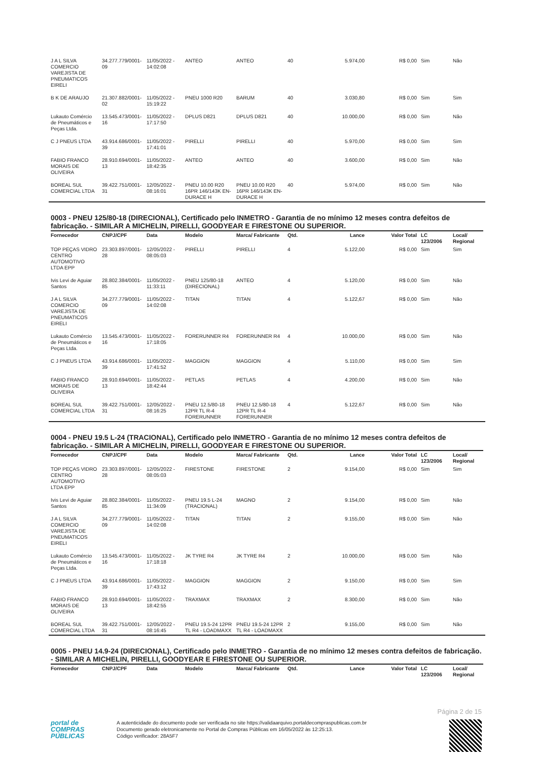| J A L SILVA COMERCIO VAREJISTA DE PNEUMATICOS EIRELI | 34.277.779/0001-09 | 11/05/2022 - 14:02:08 | ANTEO | ANTEO | 40 | 5.974,00 | R$ 0,00 | Sim | Não |
| B K DE ARAUJO | 21.307.882/0001-02 | 11/05/2022 - 15:19:22 | PNEU 1000 R20 | BARUM | 40 | 3.030,80 | R$ 0,00 | Sim | Sim |
| Lukauto Comércio de Pneumáticos e Peças Ltda. | 13.545.473/0001-16 | 11/05/2022 - 17:17:50 | DPLUS D821 | DPLUS D821 | 40 | 10.000,00 | R$ 0,00 | Sim | Não |
| C J PNEUS LTDA | 43.914.686/0001-39 | 11/05/2022 - 17:41:01 | PIRELLI | PIRELLI | 40 | 5.970,00 | R$ 0,00 | Sim | Sim |
| FABIO FRANCO MORAIS DE OLIVEIRA | 28.910.694/0001-13 | 11/05/2022 - 18:42:35 | ANTEO | ANTEO | 40 | 3.600,00 | R$ 0,00 | Sim | Não |
| BOREAL SUL COMERCIAL LTDA | 39.422.751/0001-31 | 12/05/2022 - 08:16:01 | PNEU 10.00 R20 16PR 146/143K EN-DURACE H | PNEU 10.00 R20 16PR 146/143K EN-DURACE H | 40 | 5.974,00 | R$ 0,00 | Sim | Não |
0003 - PNEU 125/80-18 (DIRECIONAL), Certificado pelo INMETRO - Garantia de no mínimo 12 meses contra defeitos de fabricação. - SIMILAR A MICHELIN, PIRELLI, GOODYEAR E FIRESTONE OU SUPERIOR.
| Fornecedor | CNPJ/CPF | Data | Modelo | Marca/ Fabricante | Qtd. | Lance | Valor Total | LC 123/2006 | Local/ Regional |
| --- | --- | --- | --- | --- | --- | --- | --- | --- | --- |
| TOP PEÇAS VIDRO CENTRO AUTOMOTIVO LTDA EPP | 23.303.897/0001-28 | 12/05/2022 - 08:05:03 | PIRELLI | PIRELLI | 4 | 5.122,00 | R$ 0,00 | Sim | Sim |
| Ivis Levi de Aguiar Santos | 28.802.384/0001-85 | 11/05/2022 - 11:33:11 | PNEU 125/80-18 (DIRECIONAL) | ANTEO | 4 | 5.120,00 | R$ 0,00 | Sim | Não |
| J A L SILVA COMERCIO VAREJISTA DE PNEUMATICOS EIRELI | 34.277.779/0001-09 | 11/05/2022 - 14:02:08 | TITAN | TITAN | 4 | 5.122,67 | R$ 0,00 | Sim | Não |
| Lukauto Comércio de Pneumáticos e Peças Ltda. | 13.545.473/0001-16 | 11/05/2022 - 17:18:05 | FORERUNNER R4 | FORERUNNER R4 | 4 | 10.000,00 | R$ 0,00 | Sim | Não |
| C J PNEUS LTDA | 43.914.686/0001-39 | 11/05/2022 - 17:41:52 | MAGGION | MAGGION | 4 | 5.110,00 | R$ 0,00 | Sim | Sim |
| FABIO FRANCO MORAIS DE OLIVEIRA | 28.910.694/0001-13 | 11/05/2022 - 18:42:44 | PETLAS | PETLAS | 4 | 4.200,00 | R$ 0,00 | Sim | Não |
| BOREAL SUL COMERCIAL LTDA | 39.422.751/0001-31 | 12/05/2022 - 08:16:25 | PNEU 12.5/80-18 12PR TL R-4 FORERUNNER | PNEU 12.5/80-18 12PR TL R-4 FORERUNNER | 4 | 5.122,67 | R$ 0,00 | Sim | Não |
0004 - PNEU 19.5 L-24 (TRACIONAL), Certificado pelo INMETRO - Garantia de no mínimo 12 meses contra defeitos de fabricação. - SIMILAR A MICHELIN, PIRELLI, GOODYEAR E FIRESTONE OU SUPERIOR.
| Fornecedor | CNPJ/CPF | Data | Modelo | Marca/ Fabricante | Qtd. | Lance | Valor Total | LC 123/2006 | Local/ Regional |
| --- | --- | --- | --- | --- | --- | --- | --- | --- | --- |
| TOP PEÇAS VIDRO CENTRO AUTOMOTIVO LTDA EPP | 23.303.897/0001-28 | 12/05/2022 - 08:05:03 | FIRESTONE | FIRESTONE | 2 | 9.154,00 | R$ 0,00 | Sim | Sim |
| Ivis Levi de Aguiar Santos | 28.802.384/0001-85 | 11/05/2022 - 11:34:09 | PNEU 19.5 L-24 (TRACIONAL) | MAGNO | 2 | 9.154,00 | R$ 0,00 | Sim | Não |
| J A L SILVA COMERCIO VAREJISTA DE PNEUMATICOS EIRELI | 34.277.779/0001-09 | 11/05/2022 - 14:02:08 | TITAN | TITAN | 2 | 9.155,00 | R$ 0,00 | Sim | Não |
| Lukauto Comércio de Pneumáticos e Peças Ltda. | 13.545.473/0001-16 | 11/05/2022 - 17:18:18 | JK TYRE R4 | JK TYRE R4 | 2 | 10.000,00 | R$ 0,00 | Sim | Não |
| C J PNEUS LTDA | 43.914.686/0001-39 | 11/05/2022 - 17:43:12 | MAGGION | MAGGION | 2 | 9.150,00 | R$ 0,00 | Sim | Sim |
| FABIO FRANCO MORAIS DE OLIVEIRA | 28.910.694/0001-13 | 11/05/2022 - 18:42:55 | TRAXMAX | TRAXMAX | 2 | 8.300,00 | R$ 0,00 | Sim | Não |
| BOREAL SUL COMERCIAL LTDA | 39.422.751/0001-31 | 12/05/2022 - 08:16:45 | PNEU 19.5-24 12PR TL R4 - LOADMAXX | PNEU 19.5-24 12PR TL R4 - LOADMAXX | 2 | 9.155,00 | R$ 0,00 | Sim | Não |
0005 - PNEU 14.9-24 (DIRECIONAL), Certificado pelo INMETRO - Garantia de no mínimo 12 meses contra defeitos de fabricação. - SIMILAR A MICHELIN, PIRELLI, GOODYEAR E FIRESTONE OU SUPERIOR.
| Fornecedor | CNPJ/CPF | Data | Modelo | Marca/ Fabricante | Qtd. | Lance | Valor Total | LC 123/2006 | Local/ Regional |
| --- | --- | --- | --- | --- | --- | --- | --- | --- | --- |
Página 2 de 15
portal de
COMPRAS
PÚBLICAS
A autenticidade do documento pode ser verificada no site https://validaarquivo.portaldecompraspublicas.com.br
Documento gerado eletronicamente no Portal de Compras Públicas em 16/05/2022 às 12:25:13.
Código verificador: 28A5F7